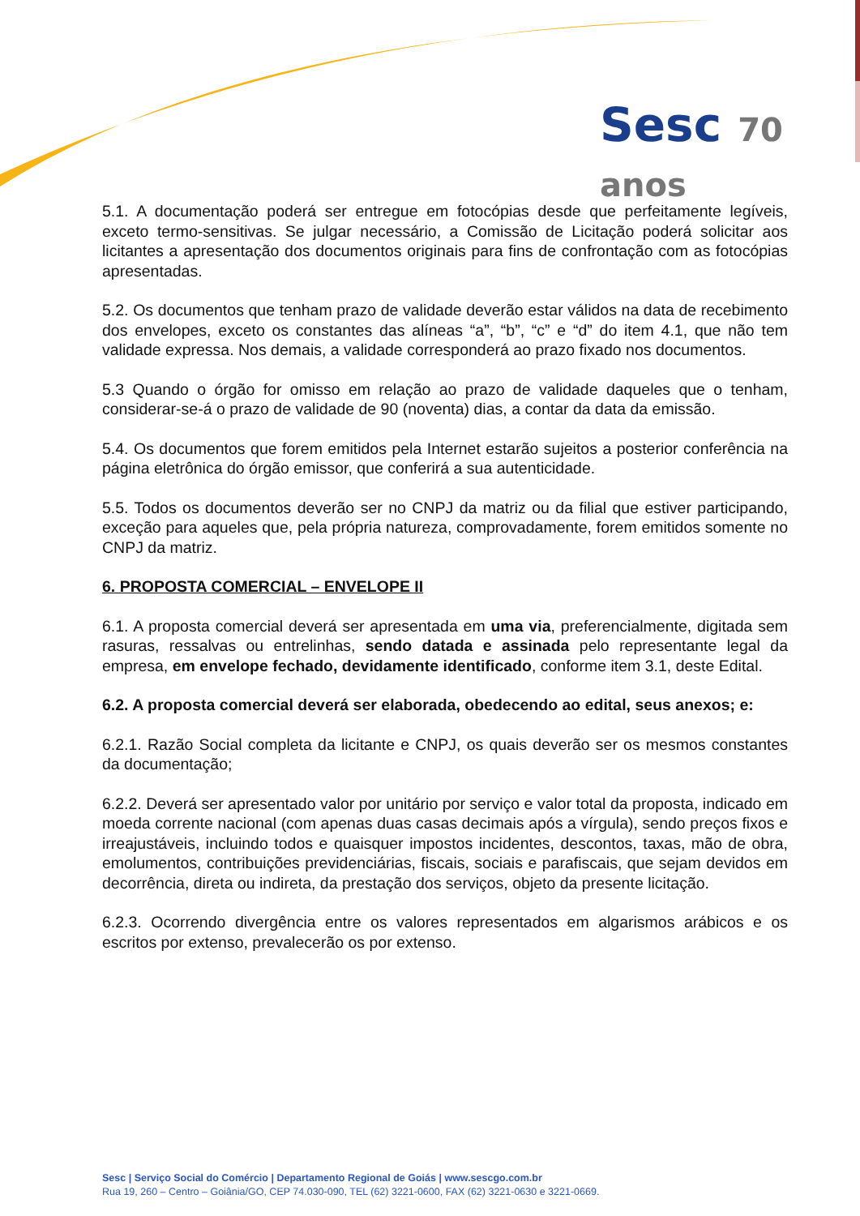Sesc 70 anos
5.1. A documentação poderá ser entregue em fotocópias desde que perfeitamente legíveis, exceto termo-sensitivas. Se julgar necessário, a Comissão de Licitação poderá solicitar aos licitantes a apresentação dos documentos originais para fins de confrontação com as fotocópias apresentadas.
5.2. Os documentos que tenham prazo de validade deverão estar válidos na data de recebimento dos envelopes, exceto os constantes das alíneas “a”, “b”, “c” e “d” do item 4.1, que não tem validade expressa. Nos demais, a validade corresponderá ao prazo fixado nos documentos.
5.3 Quando o órgão for omisso em relação ao prazo de validade daqueles que o tenham, considerar-se-á o prazo de validade de 90 (noventa) dias, a contar da data da emissão.
5.4. Os documentos que forem emitidos pela Internet estarão sujeitos a posterior conferência na página eletrônica do órgão emissor, que conferirá a sua autenticidade.
5.5. Todos os documentos deverão ser no CNPJ da matriz ou da filial que estiver participando, exceção para aqueles que, pela própria natureza, comprovadamente, forem emitidos somente no CNPJ da matriz.
6. PROPOSTA COMERCIAL – ENVELOPE II
6.1. A proposta comercial deverá ser apresentada em uma via, preferencialmente, digitada sem rasuras, ressalvas ou entrelinhas, sendo datada e assinada pelo representante legal da empresa, em envelope fechado, devidamente identificado, conforme item 3.1, deste Edital.
6.2. A proposta comercial deverá ser elaborada, obedecendo ao edital, seus anexos; e:
6.2.1. Razão Social completa da licitante e CNPJ, os quais deverão ser os mesmos constantes da documentação;
6.2.2. Deverá ser apresentado valor por unitário por serviço e valor total da proposta, indicado em moeda corrente nacional (com apenas duas casas decimais após a vírgula), sendo preços fixos e irreajustáveis, incluindo todos e quaisquer impostos incidentes, descontos, taxas, mão de obra, emolumentos, contribuições previdenciárias, fiscais, sociais e parafiscais, que sejam devidos em decorrência, direta ou indireta, da prestação dos serviços, objeto da presente licitação.
6.2.3. Ocorrendo divergência entre os valores representados em algarismos arábicos e os escritos por extenso, prevalecerão os por extenso.
Sesc | Serviço Social do Comércio | Departamento Regional de Goiás | www.sescgo.com.br
Rua 19, 260 – Centro – Goiânia/GO, CEP 74.030-090, TEL (62) 3221-0600, FAX (62) 3221-0630 e 3221-0669.